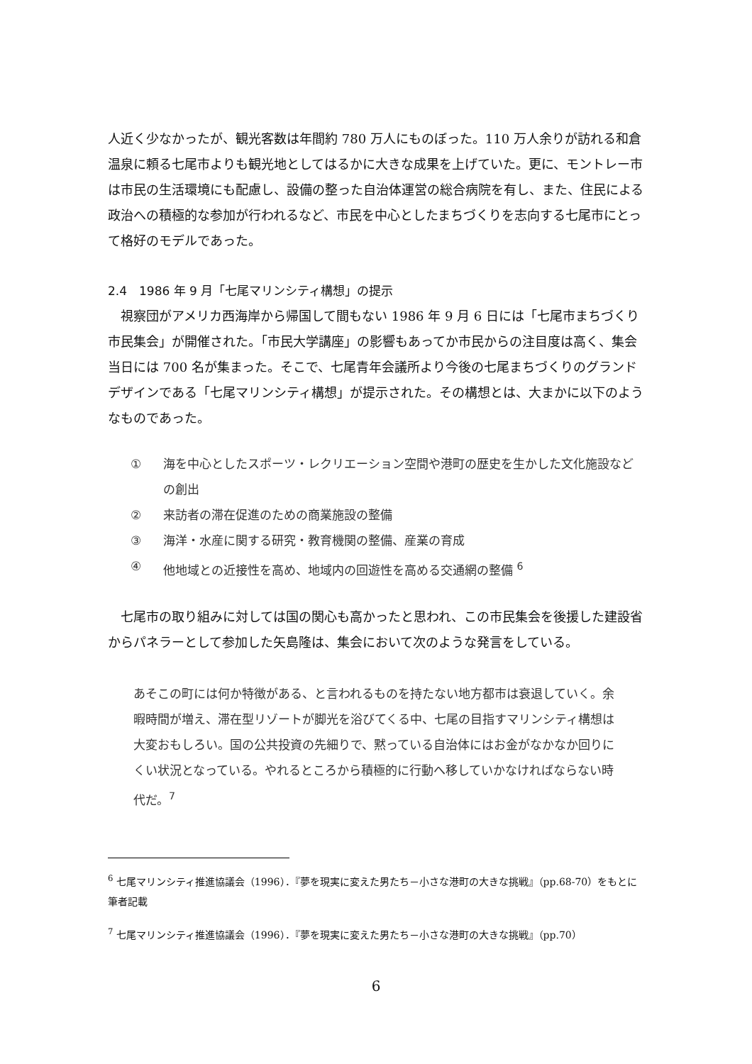人近く少なかったが、観光客数は年間約 780 万人にものぼった。110 万人余りが訪れる和倉温泉に頼る七尾市よりも観光地としてはるかに大きな成果を上げていた。更に、モントレー市は市民の生活環境にも配慮し、設備の整った自治体運営の総合病院を有し、また、住民による政治への積極的な参加が行われるなど、市民を中心としたまちづくりを志向する七尾市にとって格好のモデルであった。
2.4　1986 年 9 月「七尾マリンシティ構想」の提示
視察団がアメリカ西海岸から帰国して間もない 1986 年 9 月 6 日には「七尾市まちづくり市民集会」が開催された。「市民大学講座」の影響もあってか市民からの注目度は高く、集会当日には 700 名が集まった。そこで、七尾青年会議所より今後の七尾まちづくりのグランドデザインである「七尾マリンシティ構想」が提示された。その構想とは、大まかに以下のようなものであった。
① 海を中心としたスポーツ・レクリエーション空間や港町の歴史を生かした文化施設などの創出
② 来訪者の滞在促進のための商業施設の整備
③ 海洋・水産に関する研究・教育機関の整備、産業の育成
④ 他地域との近接性を高め、地域内の回遊性を高める交通網の整備 <sup>6</sup>
七尾市の取り組みに対しては国の関心も高かったと思われ、この市民集会を後援した建設省からパネラーとして参加した矢島隆は、集会において次のような発言をしている。
あそこの町には何か特徴がある、と言われるものを持たない地方都市は衰退していく。余暇時間が増え、滞在型リゾートが脚光を浴びてくる中、七尾の目指すマリンシティ構想は大変おもしろい。国の公共投資の先細りで、黙っている自治体にはお金がなかなか回りにくい状況となっている。やれるところから積極的に行動へ移していかなければならない時代だ。<sup>7</sup>
<sup>6</sup> 七尾マリンシティ推進協議会（1996）．『夢を現実に変えた男たち－小さな港町の大きな挑戦』（pp.68-70）をもとに筆者記載
<sup>7</sup> 七尾マリンシティ推進協議会（1996）．『夢を現実に変えた男たち－小さな港町の大きな挑戦』（pp.70）
6